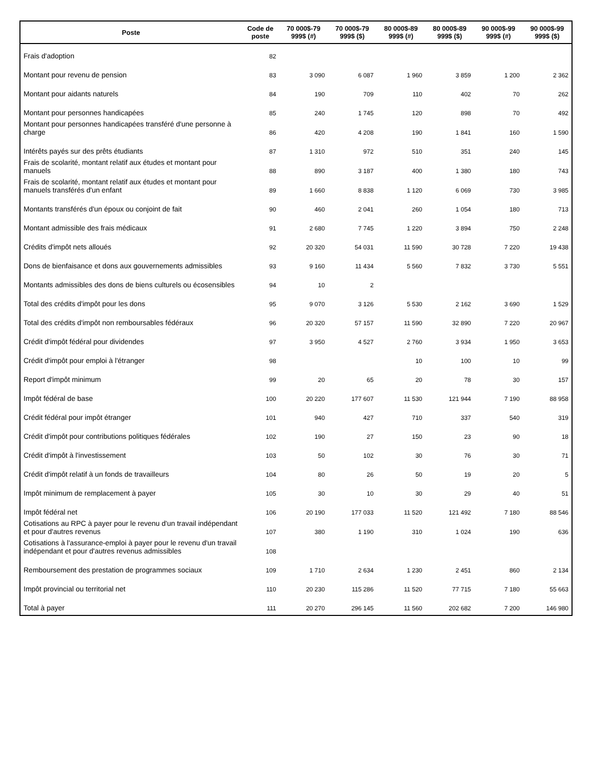| Poste | Code de poste | 70 000$-79 999$ (#) | 70 000$-79 999$ ($) | 80 000$-89 999$ (#) | 80 000$-89 999$ ($) | 90 000$-99 999$ (#) | 90 000$-99 999$ ($) |
| --- | --- | --- | --- | --- | --- | --- | --- |
| Frais d'adoption | 82 | | | | | | |
| Montant pour revenu de pension | 83 | 3 090 | 6 087 | 1 960 | 3 859 | 1 200 | 2 362 |
| Montant pour aidants naturels | 84 | 190 | 709 | 110 | 402 | 70 | 262 |
| Montant pour personnes handicapées | 85 | 240 | 1 745 | 120 | 898 | 70 | 492 |
| Montant pour personnes handicapées transféré d'une personne à charge | 86 | 420 | 4 208 | 190 | 1 841 | 160 | 1 590 |
| Intérêts payés sur des prêts étudiants | 87 | 1 310 | 972 | 510 | 351 | 240 | 145 |
| Frais de scolarité, montant relatif aux études et montant pour manuels | 88 | 890 | 3 187 | 400 | 1 380 | 180 | 743 |
| Frais de scolarité, montant relatif aux études et montant pour manuels transférés d'un enfant | 89 | 1 660 | 8 838 | 1 120 | 6 069 | 730 | 3 985 |
| Montants transférés d'un époux ou conjoint de fait | 90 | 460 | 2 041 | 260 | 1 054 | 180 | 713 |
| Montant admissible des frais médicaux | 91 | 2 680 | 7 745 | 1 220 | 3 894 | 750 | 2 248 |
| Crédits d'impôt nets alloués | 92 | 20 320 | 54 031 | 11 590 | 30 728 | 7 220 | 19 438 |
| Dons de bienfaisance et dons aux gouvernements admissibles | 93 | 9 160 | 11 434 | 5 560 | 7 832 | 3 730 | 5 551 |
| Montants admissibles des dons de biens culturels ou écosensibles | 94 | 10 | 2 | | | | |
| Total des crédits d'impôt pour les dons | 95 | 9 070 | 3 126 | 5 530 | 2 162 | 3 690 | 1 529 |
| Total des crédits d'impôt non remboursables fédéraux | 96 | 20 320 | 57 157 | 11 590 | 32 890 | 7 220 | 20 967 |
| Crédit d'impôt fédéral pour dividendes | 97 | 3 950 | 4 527 | 2 760 | 3 934 | 1 950 | 3 653 |
| Crédit d'impôt pour emploi à l'étranger | 98 | | | 10 | 100 | 10 | 99 |
| Report d'impôt minimum | 99 | 20 | 65 | 20 | 78 | 30 | 157 |
| Impôt fédéral de base | 100 | 20 220 | 177 607 | 11 530 | 121 944 | 7 190 | 88 958 |
| Crédit fédéral pour impôt étranger | 101 | 940 | 427 | 710 | 337 | 540 | 319 |
| Crédit d'impôt pour contributions politiques fédérales | 102 | 190 | 27 | 150 | 23 | 90 | 18 |
| Crédit d'impôt à l'investissement | 103 | 50 | 102 | 30 | 76 | 30 | 71 |
| Crédit d'impôt relatif à un fonds de travailleurs | 104 | 80 | 26 | 50 | 19 | 20 | 5 |
| Impôt minimum de remplacement à payer | 105 | 30 | 10 | 30 | 29 | 40 | 51 |
| Impôt fédéral net | 106 | 20 190 | 177 033 | 11 520 | 121 492 | 7 180 | 88 546 |
| Cotisations au RPC à payer pour le revenu d'un travail indépendant et pour d'autres revenus | 107 | 380 | 1 190 | 310 | 1 024 | 190 | 636 |
| Cotisations à l'assurance-emploi à payer pour le revenu d'un travail indépendant et pour d'autres revenus admissibles | 108 | | | | | | |
| Remboursement des prestation de programmes sociaux | 109 | 1 710 | 2 634 | 1 230 | 2 451 | 860 | 2 134 |
| Impôt provincial ou territorial net | 110 | 20 230 | 115 286 | 11 520 | 77 715 | 7 180 | 55 663 |
| Total à payer | 111 | 20 270 | 296 145 | 11 560 | 202 682 | 7 200 | 146 980 |